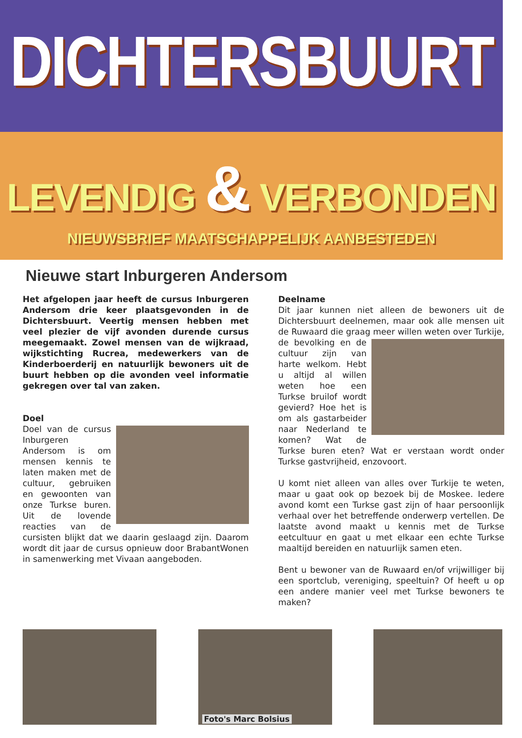DICHTERSBUURT
LEVENDIG & VERBONDEN
NIEUWSBRIEF MAATSCHAPPELIJK AANBESTEDEN
Nieuwe start Inburgeren Andersom
Het afgelopen jaar heeft de cursus Inburgeren Andersom drie keer plaatsgevonden in de Dichtersbuurt. Veertig mensen hebben met veel plezier de vijf avonden durende cursus meegemaakt. Zowel mensen van de wijkraad, wijkstichting Rucrea, medewerkers van de Kinderboerderij en natuurlijk bewoners uit de buurt hebben op die avonden veel informatie gekregen over tal van zaken.
Doel
Doel van de cursus Inburgeren Andersom is om mensen kennis te laten maken met de cultuur, gebruiken en gewoonten van onze Turkse buren. Uit de lovende reacties van de cursisten blijkt dat we daarin geslaagd zijn. Daarom wordt dit jaar de cursus opnieuw door BrabantWonen in samenwerking met Vivaan aangeboden.
Deelname
Dit jaar kunnen niet alleen de bewoners uit de Dichtersbuurt deelnemen, maar ook alle mensen uit de Ruwaard die graag meer willen weten over Turkije, de bevolking en de cultuur zijn van harte welkom. Hebt u altijd al willen weten hoe een Turkse bruilof wordt gevierd? Hoe het is om als gastarbeider naar Nederland te komen? Wat de Turkse buren eten? Wat er verstaan wordt onder Turkse gastvrijheid, enzovoort.
U komt niet alleen van alles over Turkije te weten, maar u gaat ook op bezoek bij de Moskee. Iedere avond komt een Turkse gast zijn of haar persoonlijk verhaal over het betreffende onderwerp vertellen. De laatste avond maakt u kennis met de Turkse eetcultuur en gaat u met elkaar een echte Turkse maaltijd bereiden en natuurlijk samen eten.
Bent u bewoner van de Ruwaard en/of vrijwilliger bij een sportclub, vereniging, speeltuin? Of heeft u op een andere manier veel met Turkse bewoners te maken?
Foto's Marc Bolsius